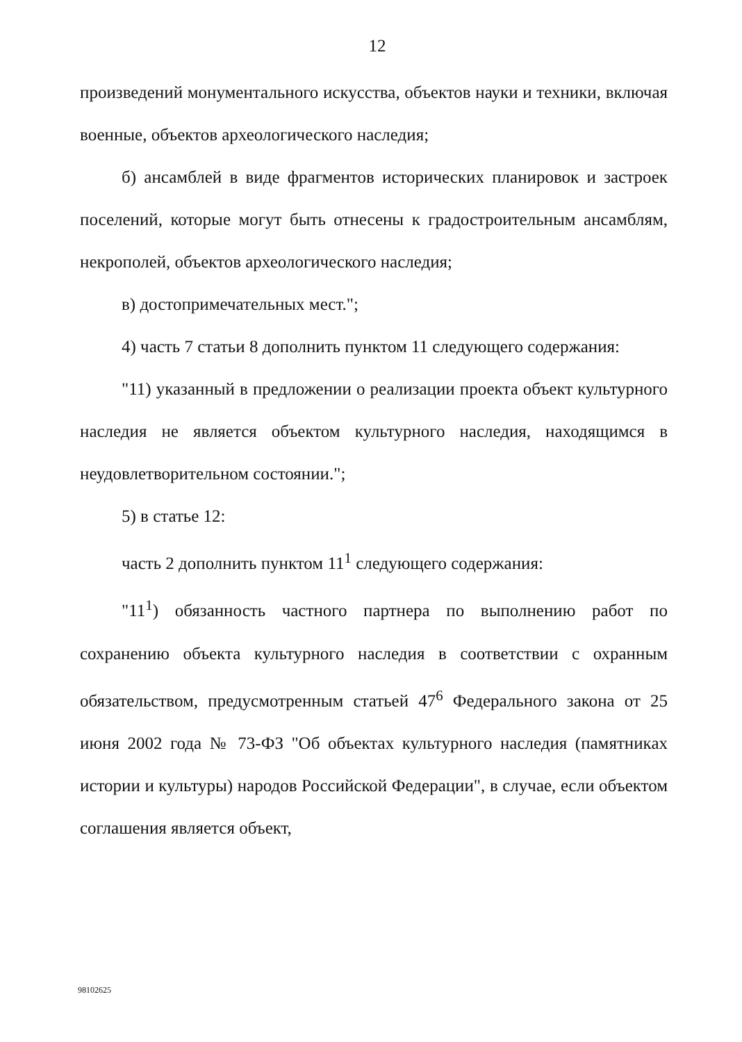12
произведений монументального искусства, объектов науки и техники, включая военные, объектов археологического наследия;
б) ансамблей в виде фрагментов исторических планировок и застроек поселений, которые могут быть отнесены к градостроительным ансамблям, некрополей, объектов археологического наследия;
в) достопримечательных мест.";
4) часть 7 статьи 8 дополнить пунктом 11 следующего содержания:
"11) указанный в предложении о реализации проекта объект культурного наследия не является объектом культурного наследия, находящимся в неудовлетворительном состоянии.";
5) в статье 12:
часть 2 дополнить пунктом 11<sup>1</sup> следующего содержания:
"11<sup>1</sup>) обязанность частного партнера по выполнению работ по сохранению объекта культурного наследия в соответствии с охранным обязательством, предусмотренным статьей 47<sup>6</sup> Федерального закона от 25 июня 2002 года № 73-ФЗ "Об объектах культурного наследия (памятниках истории и культуры) народов Российской Федерации", в случае, если объектом соглашения является объект,
98102625